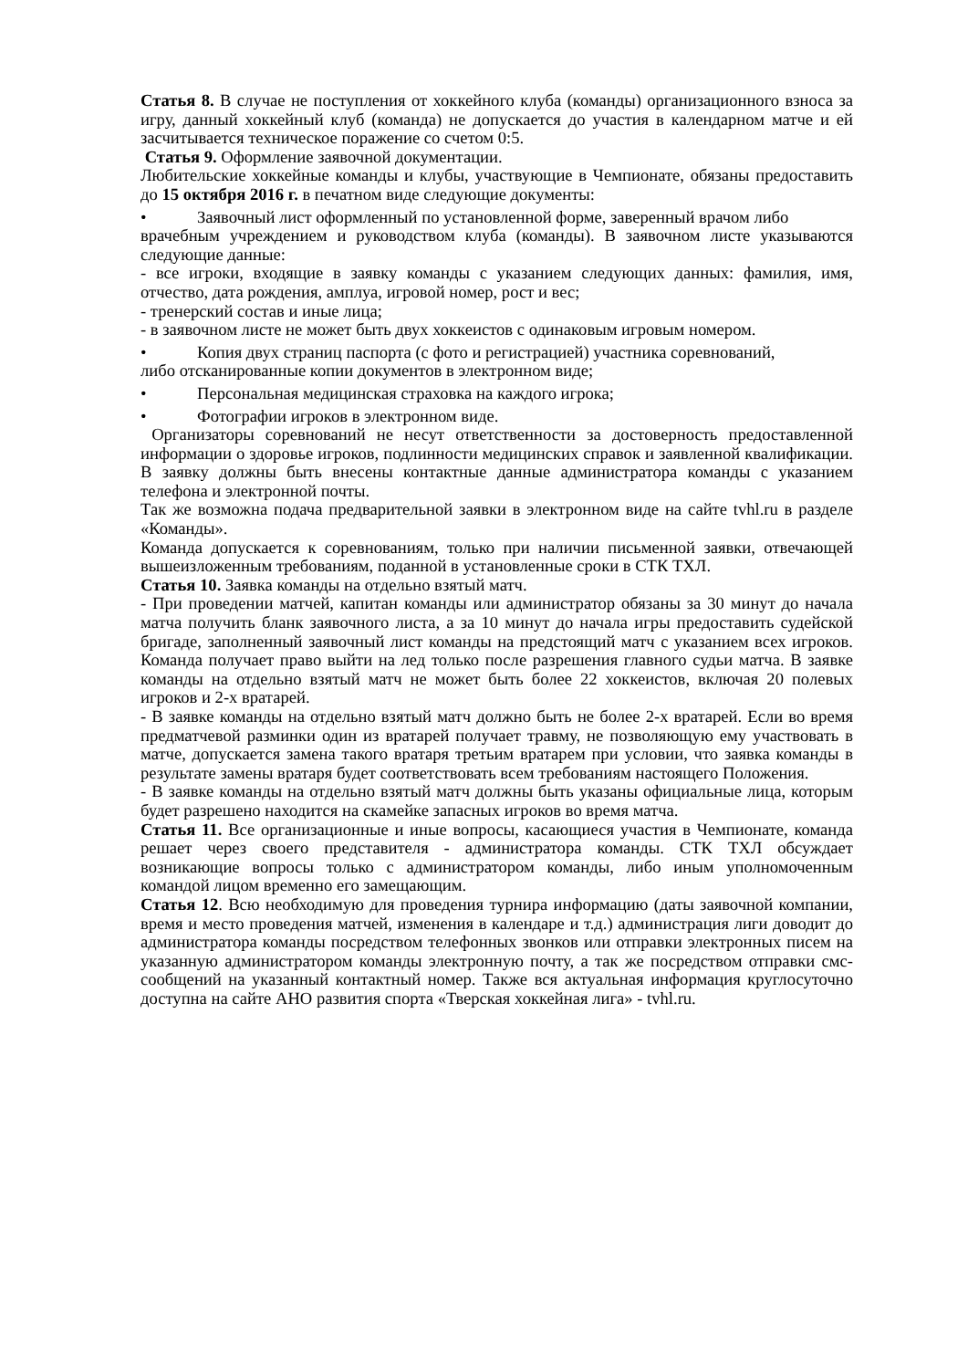Статья 8. В случае не поступления от хоккейного клуба (команды) организационного взноса за игру, данный хоккейный клуб (команда) не допускается до участия в календарном матче и ей засчитывается техническое поражение со счетом 0:5.
Статья 9. Оформление заявочной документации.
Любительские хоккейные команды и клубы, участвующие в Чемпионате, обязаны предоставить до 15 октября 2016 г. в печатном виде следующие документы:
• Заявочный лист оформленный по установленной форме, заверенный врачом либо
врачебным учреждением и руководством клуба (команды). В заявочном листе указываются следующие данные:
- все игроки, входящие в заявку команды с указанием следующих данных: фамилия, имя, отчество, дата рождения, амплуа, игровой номер, рост и вес;
- тренерский состав и иные лица;
- в заявочном листе не может быть двух хоккеистов с одинаковым игровым номером.
• Копия двух страниц паспорта (с фото и регистрацией) участника соревнований,
либо отсканированные копии документов в электронном виде;
• Персональная медицинская страховка на каждого игрока;
• Фотографии игроков в электронном виде.
Организаторы соревнований не несут ответственности за достоверность предоставленной информации о здоровье игроков, подлинности медицинских справок и заявленной квалификации. В заявку должны быть внесены контактные данные администратора команды с указанием телефона и электронной почты.
Так же возможна подача предварительной заявки в электронном виде на сайте tvhl.ru в разделе «Команды».
Команда допускается к соревнованиям, только при наличии письменной заявки, отвечающей вышеизложенным требованиям, поданной в установленные сроки в СТК ТХЛ.
Статья 10. Заявка команды на отдельно взятый матч.
- При проведении матчей, капитан команды или администратор обязаны за 30 минут до начала матча получить бланк заявочного листа, а за 10 минут до начала игры предоставить судейской бригаде, заполненный заявочный лист команды на предстоящий матч с указанием всех игроков. Команда получает право выйти на лед только после разрешения главного судьи матча. В заявке команды на отдельно взятый матч не может быть более 22 хоккеистов, включая 20 полевых игроков и 2-х вратарей.
- В заявке команды на отдельно взятый матч должно быть не более 2-х вратарей. Если во время предматчевой разминки один из вратарей получает травму, не позволяющую ему участвовать в матче, допускается замена такого вратаря третьим вратарем при условии, что заявка команды в результате замены вратаря будет соответствовать всем требованиям настоящего Положения.
- В заявке команды на отдельно взятый матч должны быть указаны официальные лица, которым будет разрешено находится на скамейке запасных игроков во время матча.
Статья 11. Все организационные и иные вопросы, касающиеся участия в Чемпионате, команда решает через своего представителя - администратора команды. СТК ТХЛ обсуждает возникающие вопросы только с администратором команды, либо иным уполномоченным командой лицом временно его замещающим.
Статья 12. Всю необходимую для проведения турнира информацию (даты заявочной компании, время и место проведения матчей, изменения в календаре и т.д.) администрация лиги доводит до администратора команды посредством телефонных звонков или отправки электронных писем на указанную администратором команды электронную почту, а так же посредством отправки смс-сообщений на указанный контактный номер. Также вся актуальная информация круглосуточно доступна на сайте АНО развития спорта «Тверская хоккейная лига» - tvhl.ru.